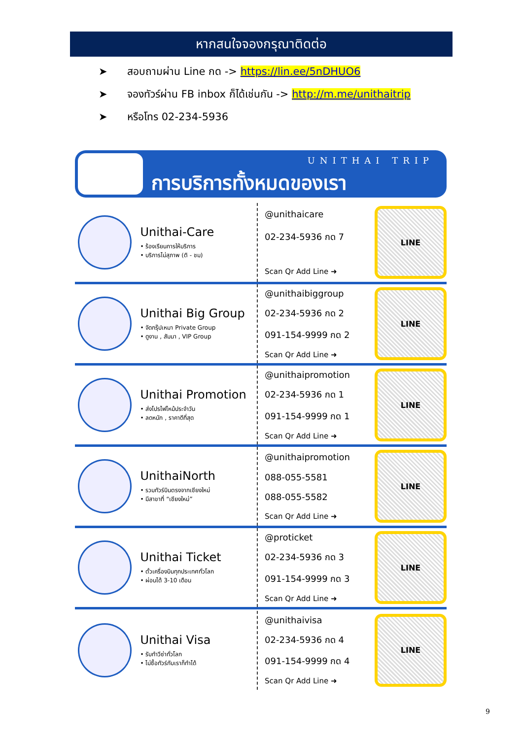หากสนใจจองกรุณาติดต่อ
➤ สอบถามผ่าน Line กด -> https://lin.ee/5nDHUO6
➤ จองทัวร์ผ่าน FB inbox ก็ได้เช่นกัน -> http://m.me/unithaitrip
➤ หรือโทร 02-234-5936
UNITHAI TRIP
การบริการทั้งหมดของเรา
Unithai-Care
• ร้องเรียนการให้บริการ
• บริการไม่สุภาพ (ติ - ชม)
@unithaicare
02-234-5936 กด 7
Scan Qr Add Line ➜
LINE
Unithai Big Group
• จัดกรุ๊ปเหมา Private Group
• ดูงาน , สัมนา , VIP Group
@unithaibiggroup
02-234-5936 กด 2
091-154-9999 กด 2
Scan Qr Add Line ➜
LINE
Unithai Promotion
• ส่งโปรไฟไหม้ประจำวัน
• ลดหนัก , ราคาดีที่สุด
@unithaipromotion
02-234-5936 กด 1
091-154-9999 กด 1
Scan Qr Add Line ➜
LINE
UnithaiNorth
• รวมทัวร์บินตรงจากเชียงใหม่
• มีสาขาที่ “เชียงใหม่”
@unithaipromotion
088-055-5581
088-055-5582
Scan Qr Add Line ➜
LINE
Unithai Ticket
• ตั๋วเครื่องบินทุกประเทศทั่วโลก
• ผ่อนได้ 3-10 เดือน
@proticket
02-234-5936 กด 3
091-154-9999 กด 3
Scan Qr Add Line ➜
LINE
Unithai Visa
• รับทำวีซ่าทั่วโลก
• ไม่ซื้อทัวร์กับเราก็ทำได้
@unithaivisa
02-234-5936 กด 4
091-154-9999 กด 4
Scan Qr Add Line ➜
LINE
9